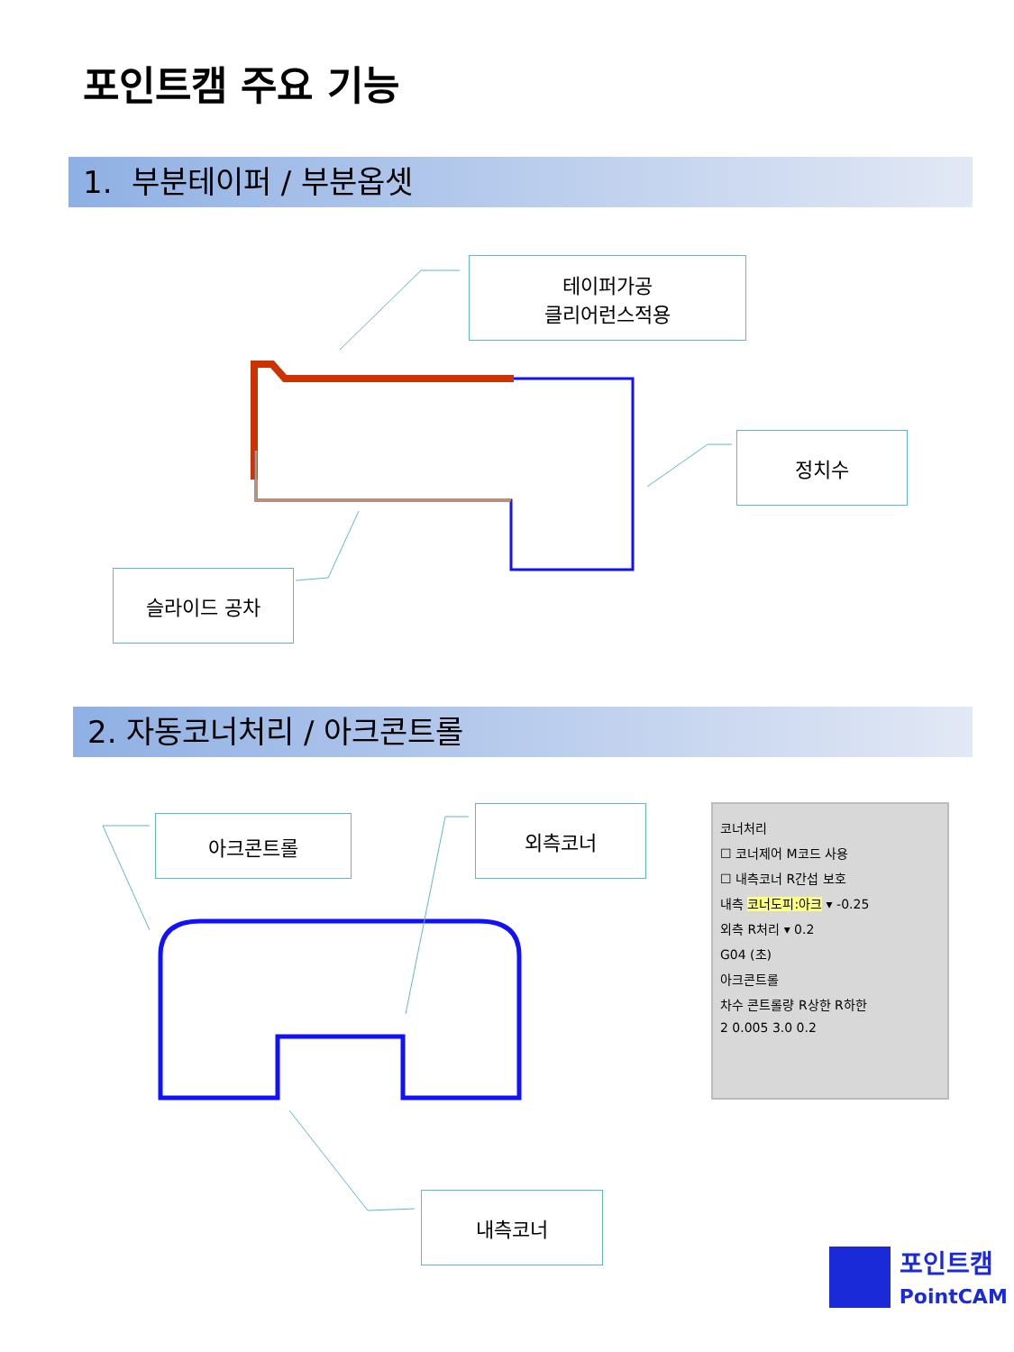포인트캠 주요 기능
1. 부분테이퍼 / 부분옵셋
테이퍼가공
클리어런스적용
정치수
슬라이드 공차
2. 자동코너처리 / 아크콘트롤
아크콘트롤 외측코너
내측코너
코너처리
☐ 코너제어 M코드 사용
☐ 내측코너 R간섭 보호
내측 코너도피:아크 ▾ -0.25
외측 R처리 ▾ 0.2
G04 (초)
아크콘트롤
차수 콘트롤량 R상한 R하한
2 0.005 3.0 0.2
포인트캠
PointCAM